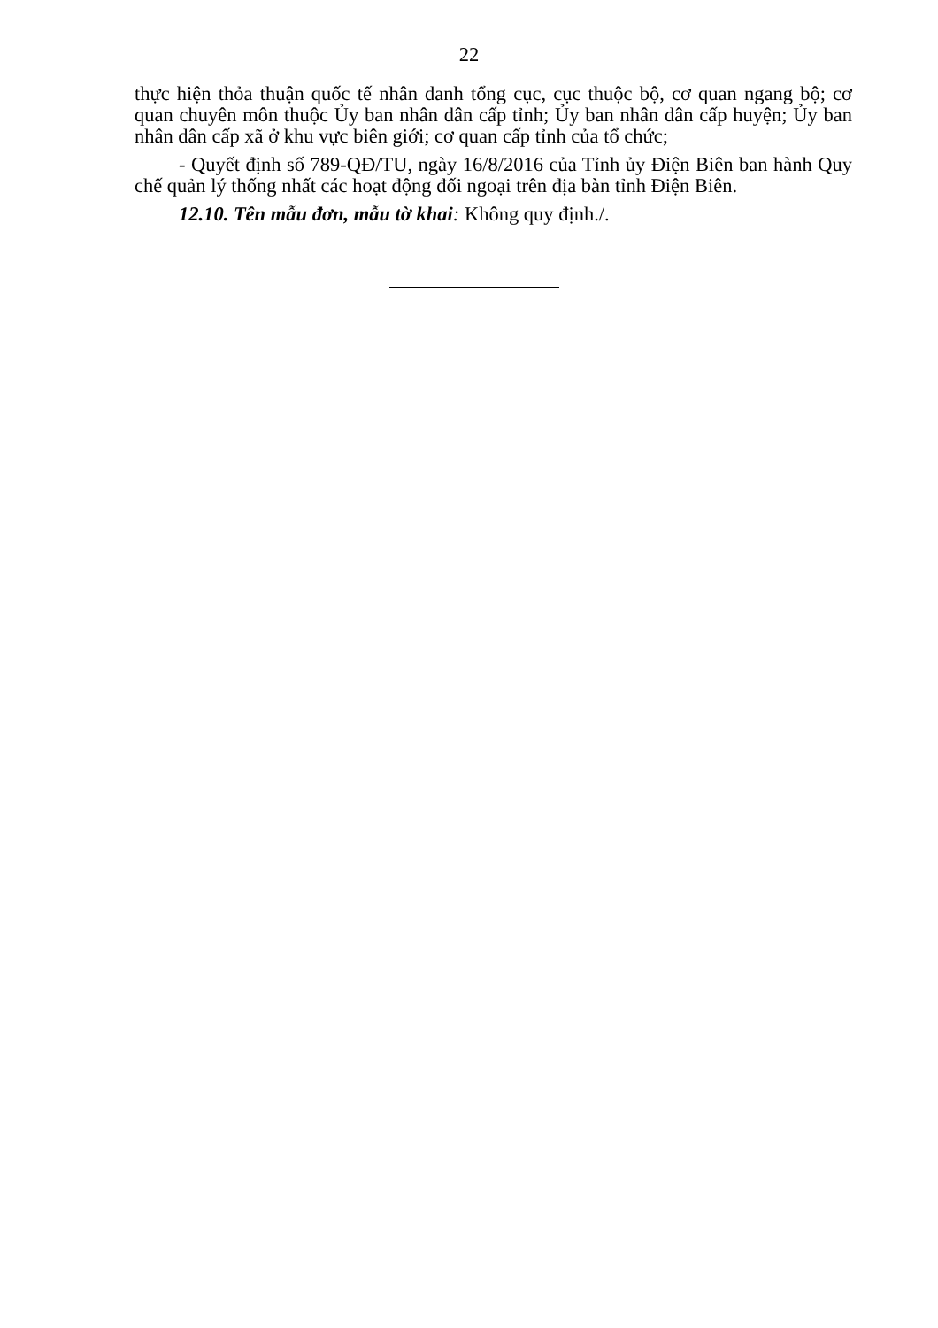22
thực hiện thỏa thuận quốc tế nhân danh tổng cục, cục thuộc bộ, cơ quan ngang bộ; cơ quan chuyên môn thuộc Ủy ban nhân dân cấp tỉnh; Ủy ban nhân dân cấp huyện; Ủy ban nhân dân cấp xã ở khu vực biên giới; cơ quan cấp tỉnh của tổ chức;
- Quyết định số 789-QĐ/TU, ngày 16/8/2016 của Tỉnh ủy Điện Biên ban hành Quy chế quản lý thống nhất các hoạt động đối ngoại trên địa bàn tỉnh Điện Biên.
12.10. Tên mẫu đơn, mẫu tờ khai: Không quy định./.